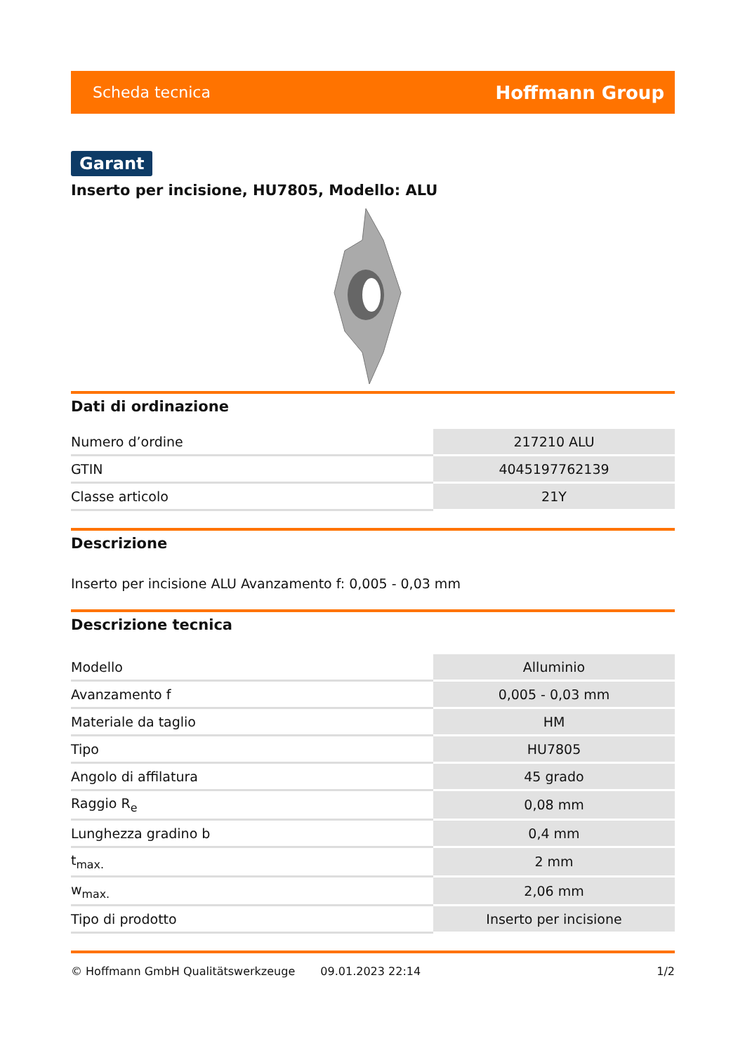Scheda tecnica Hoffmann Group
Garant
Inserto per incisione, HU7805, Modello: ALU
Dati di ordinazione
| Numero d’ordine | 217210 ALU |
| GTIN | 4045197762139 |
| Classe articolo | 21Y |
Descrizione
Inserto per incisione ALU Avanzamento f: 0,005 - 0,03 mm
Descrizione tecnica
| Modello | Alluminio |
| Avanzamento f | 0,005 - 0,03 mm |
| Materiale da taglio | HM |
| Tipo | HU7805 |
| Angolo di affilatura | 45 grado |
| Raggio R<sub>e</sub> | 0,08 mm |
| Lunghezza gradino b | 0,4 mm |
| t<sub>max.</sub> | 2 mm |
| w<sub>max.</sub> | 2,06 mm |
| Tipo di prodotto | Inserto per incisione |
© Hoffmann GmbH Qualitätswerkzeuge 09.01.2023 22:14 1/2